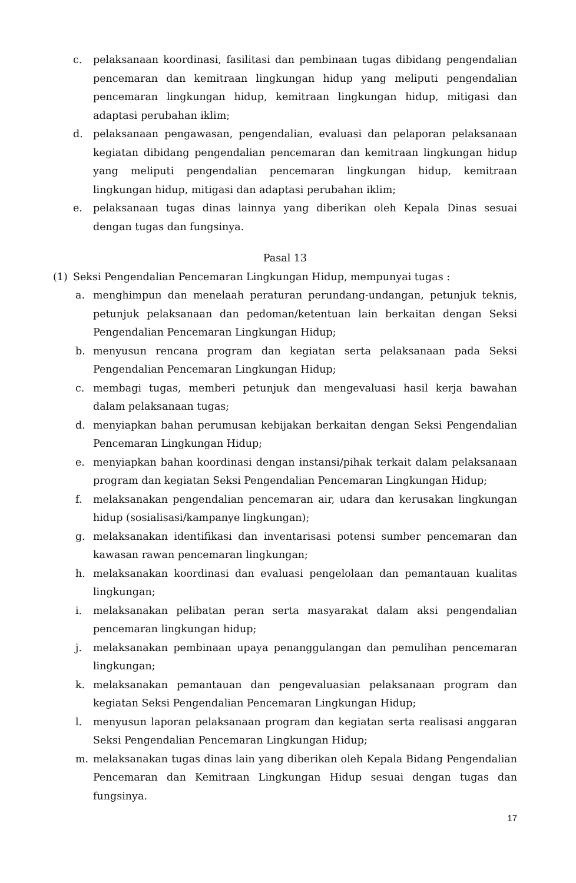c. pelaksanaan koordinasi, fasilitasi dan pembinaan tugas dibidang pengendalian pencemaran dan kemitraan lingkungan hidup yang meliputi pengendalian pencemaran lingkungan hidup, kemitraan lingkungan hidup, mitigasi dan adaptasi perubahan iklim;
d. pelaksanaan pengawasan, pengendalian, evaluasi dan pelaporan pelaksanaan kegiatan dibidang pengendalian pencemaran dan kemitraan lingkungan hidup yang meliputi pengendalian pencemaran lingkungan hidup, kemitraan lingkungan hidup, mitigasi dan adaptasi perubahan iklim;
e. pelaksanaan tugas dinas lainnya yang diberikan oleh Kepala Dinas sesuai dengan tugas dan fungsinya.
Pasal 13
(1) Seksi Pengendalian Pencemaran Lingkungan Hidup, mempunyai tugas :
a. menghimpun dan menelaah peraturan perundang-undangan, petunjuk teknis, petunjuk pelaksanaan dan pedoman/ketentuan lain berkaitan dengan Seksi Pengendalian Pencemaran Lingkungan Hidup;
b. menyusun rencana program dan kegiatan serta pelaksanaan pada Seksi Pengendalian Pencemaran Lingkungan Hidup;
c. membagi tugas, memberi petunjuk dan mengevaluasi hasil kerja bawahan dalam pelaksanaan tugas;
d. menyiapkan bahan perumusan kebijakan berkaitan dengan Seksi Pengendalian Pencemaran Lingkungan Hidup;
e. menyiapkan bahan koordinasi dengan instansi/pihak terkait dalam pelaksanaan program dan kegiatan Seksi Pengendalian Pencemaran Lingkungan Hidup;
f. melaksanakan pengendalian pencemaran air, udara dan kerusakan lingkungan hidup (sosialisasi/kampanye lingkungan);
g. melaksanakan identifikasi dan inventarisasi potensi sumber pencemaran dan kawasan rawan pencemaran lingkungan;
h. melaksanakan koordinasi dan evaluasi pengelolaan dan pemantauan kualitas lingkungan;
i. melaksanakan pelibatan peran serta masyarakat dalam aksi pengendalian pencemaran lingkungan hidup;
j. melaksanakan pembinaan upaya penanggulangan dan pemulihan pencemaran lingkungan;
k. melaksanakan pemantauan dan pengevaluasian pelaksanaan program dan kegiatan Seksi Pengendalian Pencemaran Lingkungan Hidup;
l. menyusun laporan pelaksanaan program dan kegiatan serta realisasi anggaran Seksi Pengendalian Pencemaran Lingkungan Hidup;
m. melaksanakan tugas dinas lain yang diberikan oleh Kepala Bidang Pengendalian Pencemaran dan Kemitraan Lingkungan Hidup sesuai dengan tugas dan fungsinya.
17